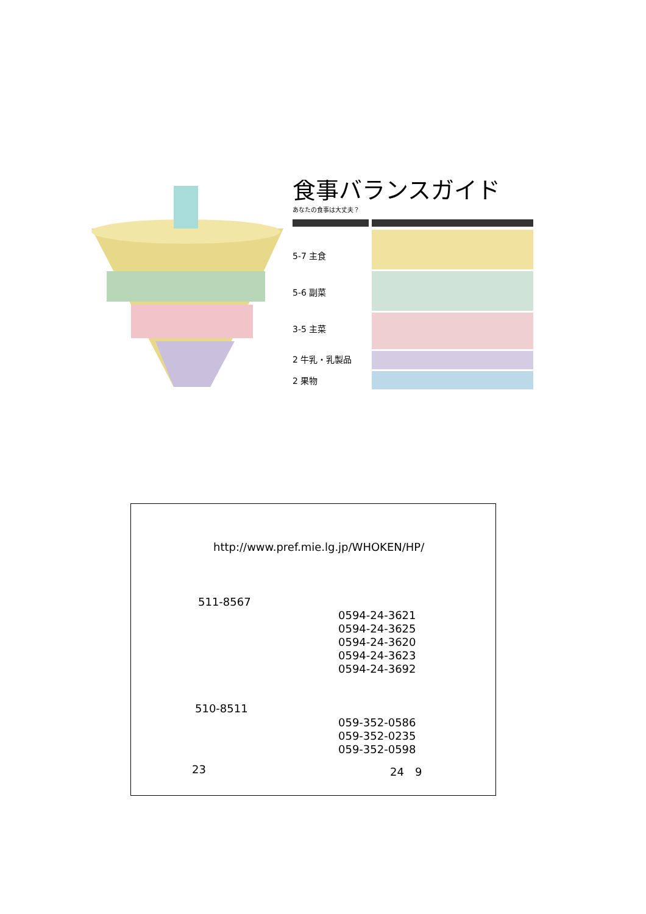食事バランスガイド
あなたの食事は大丈夫？
5-7 主食
5-6 副菜
3-5 主菜
2 牛乳・乳製品
2 果物
http://www.pref.mie.lg.jp/WHOKEN/HP/
511-8567
0594-24-3621
0594-24-3625
0594-24-3620
0594-24-3623
0594-24-3692
510-8511
059-352-0586
059-352-0235
059-352-0598
23 24　9